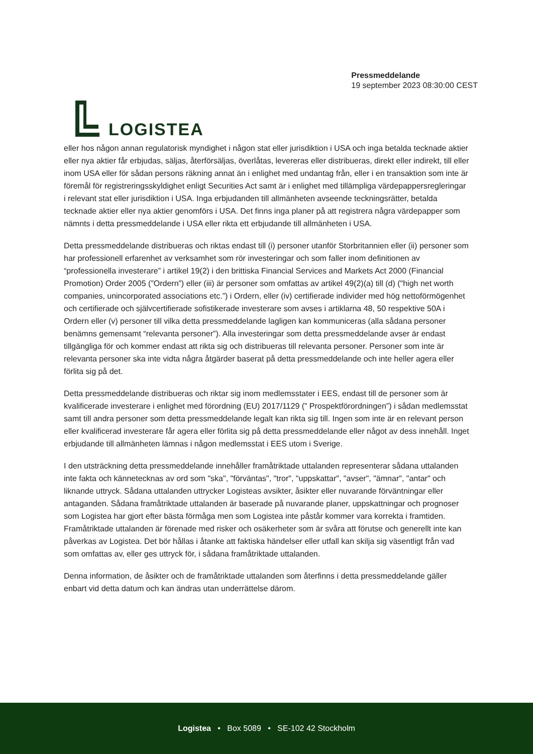LOGISTEA
Pressmeddelande
19 september 2023 08:30:00 CEST
eller hos någon annan regulatorisk myndighet i någon stat eller jurisdiktion i USA och inga betalda tecknade aktier eller nya aktier får erbjudas, säljas, återförsäljas, överlåtas, levereras eller distribueras, direkt eller indirekt, till eller inom USA eller för sådan persons räkning annat än i enlighet med undantag från, eller i en transaktion som inte är föremål för registreringsskyldighet enligt Securities Act samt är i enlighet med tillämpliga värdepappersregleringar i relevant stat eller jurisdiktion i USA. Inga erbjudanden till allmänheten avseende teckningsrätter, betalda tecknade aktier eller nya aktier genomförs i USA. Det finns inga planer på att registrera några värdepapper som nämnts i detta pressmeddelande i USA eller rikta ett erbjudande till allmänheten i USA.
Detta pressmeddelande distribueras och riktas endast till (i) personer utanför Storbritannien eller (ii) personer som har professionell erfarenhet av verksamhet som rör investeringar och som faller inom definitionen av “professionella investerare” i artikel 19(2) i den brittiska Financial Services and Markets Act 2000 (Financial Promotion) Order 2005 (”Ordern”) eller (iii) är personer som omfattas av artikel 49(2)(a) till (d) ("high net worth companies, unincorporated associations etc.”) i Ordern, eller (iv) certifierade individer med hög nettoförmögenhet och certifierade och självcertifierade sofistikerade investerare som avses i artiklarna 48, 50 respektive 50A i Ordern eller (v) personer till vilka detta pressmeddelande lagligen kan kommuniceras (alla sådana personer benämns gemensamt “relevanta personer”). Alla investeringar som detta pressmeddelande avser är endast tillgängliga för och kommer endast att rikta sig och distribueras till relevanta personer. Personer som inte är relevanta personer ska inte vidta några åtgärder baserat på detta pressmeddelande och inte heller agera eller förlita sig på det.
Detta pressmeddelande distribueras och riktar sig inom medlemsstater i EES, endast till de personer som är kvalificerade investerare i enlighet med förordning (EU) 2017/1129 (” Prospektförordningen”) i sådan medlemsstat samt till andra personer som detta pressmeddelande legalt kan rikta sig till. Ingen som inte är en relevant person eller kvalificerad investerare får agera eller förlita sig på detta pressmeddelande eller något av dess innehåll. Inget erbjudande till allmänheten lämnas i någon medlemsstat i EES utom i Sverige.
I den utsträckning detta pressmeddelande innehåller framåtriktade uttalanden representerar sådana uttalanden inte fakta och kännetecknas av ord som "ska", "förväntas", "tror", "uppskattar", "avser", "ämnar", "antar" och liknande uttryck. Sådana uttalanden uttrycker Logisteas avsikter, åsikter eller nuvarande förväntningar eller antaganden. Sådana framåtriktade uttalanden är baserade på nuvarande planer, uppskattningar och prognoser som Logistea har gjort efter bästa förmåga men som Logistea inte påstår kommer vara korrekta i framtiden. Framåtriktade uttalanden är förenade med risker och osäkerheter som är svåra att förutse och generellt inte kan påverkas av Logistea. Det bör hållas i åtanke att faktiska händelser eller utfall kan skilja sig väsentligt från vad som omfattas av, eller ges uttryck för, i sådana framåtriktade uttalanden.
Denna information, de åsikter och de framåtriktade uttalanden som återfinns i detta pressmeddelande gäller enbart vid detta datum och kan ändras utan underrättelse därom.
Logistea • Box 5089 • SE-102 42 Stockholm